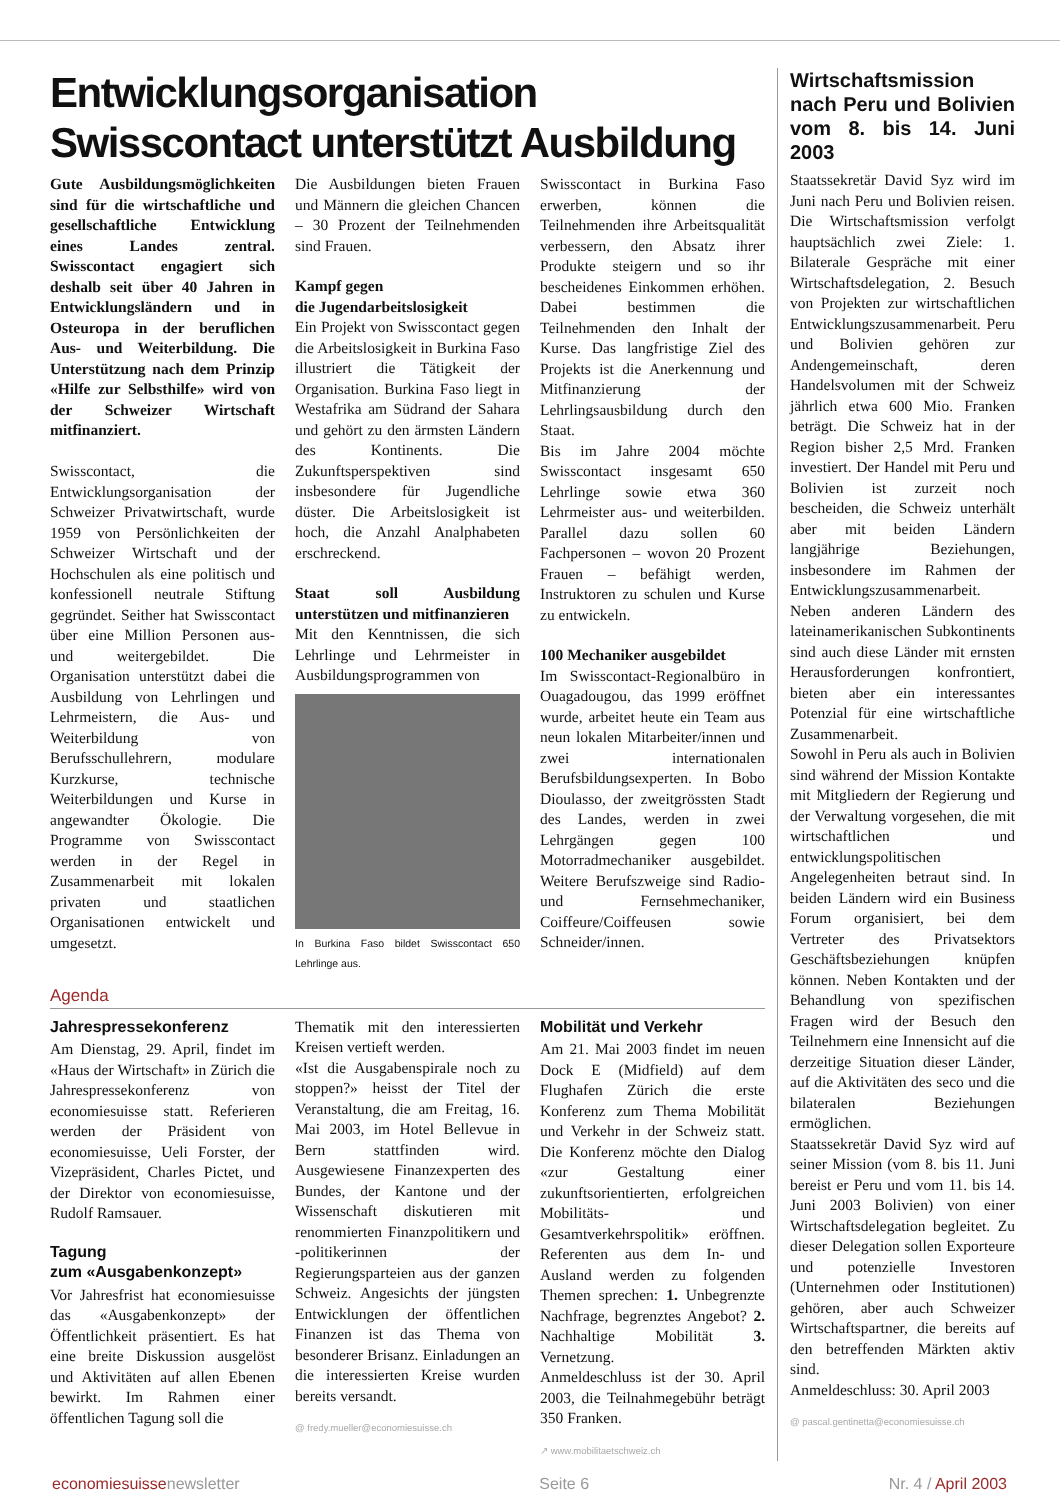Entwicklungsorganisation Swisscontact unterstützt Ausbildung
Gute Ausbildungsmöglichkeiten sind für die wirtschaftliche und gesellschaftliche Entwicklung eines Landes zentral. Swisscontact engagiert sich deshalb seit über 40 Jahren in Entwicklungsländern und in Osteuropa in der beruflichen Aus- und Weiterbildung. Die Unterstützung nach dem Prinzip «Hilfe zur Selbsthilfe» wird von der Schweizer Wirtschaft mitfinanziert.
Swisscontact, die Entwicklungsorganisation der Schweizer Privatwirtschaft, wurde 1959 von Persönlichkeiten der Schweizer Wirtschaft und der Hochschulen als eine politisch und konfessionell neutrale Stiftung gegründet. Seither hat Swisscontact über eine Million Personen aus- und weitergebildet. Die Organisation unterstützt dabei die Ausbildung von Lehrlingen und Lehrmeistern, die Aus- und Weiterbildung von Berufsschullehrern, modulare Kurzkurse, technische Weiterbildungen und Kurse in angewandter Ökologie. Die Programme von Swisscontact werden in der Regel in Zusammenarbeit mit lokalen privaten und staatlichen Organisationen entwickelt und umgesetzt.
Die Ausbildungen bieten Frauen und Männern die gleichen Chancen – 30 Prozent der Teilnehmenden sind Frauen.
Kampf gegen
die Jugendarbeitslosigkeit
Ein Projekt von Swisscontact gegen die Arbeitslosigkeit in Burkina Faso illustriert die Tätigkeit der Organisation. Burkina Faso liegt in Westafrika am Südrand der Sahara und gehört zu den ärmsten Ländern des Kontinents. Die Zukunftsperspektiven sind insbesondere für Jugendliche düster. Die Arbeitslosigkeit ist hoch, die Anzahl Analphabeten erschreckend.
Staat soll Ausbildung unterstützen und mitfinanzieren
Mit den Kenntnissen, die sich Lehrlinge und Lehrmeister in Ausbildungsprogrammen von
In Burkina Faso bildet Swisscontact 650 Lehrlinge aus.
Swisscontact in Burkina Faso erwerben, können die Teilnehmenden ihre Arbeitsqualität verbessern, den Absatz ihrer Produkte steigern und so ihr bescheidenes Einkommen erhöhen. Dabei bestimmen die Teilnehmenden den Inhalt der Kurse. Das langfristige Ziel des Projekts ist die Anerkennung und Mitfinanzierung der Lehrlingsausbildung durch den Staat.
Bis im Jahre 2004 möchte Swisscontact insgesamt 650 Lehrlinge sowie etwa 360 Lehrmeister aus- und weiterbilden. Parallel dazu sollen 60 Fachpersonen – wovon 20 Prozent Frauen – befähigt werden, Instruktoren zu schulen und Kurse zu entwickeln.
100 Mechaniker ausgebildet
Im Swisscontact-Regionalbüro in Ouagadougou, das 1999 eröffnet wurde, arbeitet heute ein Team aus neun lokalen Mitarbeiter/innen und zwei internationalen Berufsbildungsexperten. In Bobo Dioulasso, der zweitgrössten Stadt des Landes, werden in zwei Lehrgängen gegen 100 Motorradmechaniker ausgebildet. Weitere Berufszweige sind Radio- und Fernsehmechaniker, Coiffeure/Coiffeusen sowie Schneider/innen.
Agenda
Jahrespressekonferenz
Am Dienstag, 29. April, findet im «Haus der Wirtschaft» in Zürich die Jahrespressekonferenz von economiesuisse statt. Referieren werden der Präsident von economiesuisse, Ueli Forster, der Vizepräsident, Charles Pictet, und der Direktor von economiesuisse, Rudolf Ramsauer.
Tagung
zum «Ausgabenkonzept»
Vor Jahresfrist hat economiesuisse das «Ausgabenkonzept» der Öffentlichkeit präsentiert. Es hat eine breite Diskussion ausgelöst und Aktivitäten auf allen Ebenen bewirkt. Im Rahmen einer öffentlichen Tagung soll die
Thematik mit den interessierten Kreisen vertieft werden.
«Ist die Ausgabenspirale noch zu stoppen?» heisst der Titel der Veranstaltung, die am Freitag, 16. Mai 2003, im Hotel Bellevue in Bern stattfinden wird. Ausgewiesene Finanzexperten des Bundes, der Kantone und der Wissenschaft diskutieren mit renommierten Finanzpolitikern und -politikerinnen der Regierungsparteien aus der ganzen Schweiz. Angesichts der jüngsten Entwicklungen der öffentlichen Finanzen ist das Thema von besonderer Brisanz. Einladungen an die interessierten Kreise wurden bereits versandt.
@ fredy.mueller@economiesuisse.ch
Mobilität und Verkehr
Am 21. Mai 2003 findet im neuen Dock E (Midfield) auf dem Flughafen Zürich die erste Konferenz zum Thema Mobilität und Verkehr in der Schweiz statt. Die Konferenz möchte den Dialog «zur Gestaltung einer zukunftsorientierten, erfolgreichen Mobilitäts- und Gesamtverkehrspolitik» eröffnen. Referenten aus dem In- und Ausland werden zu folgenden Themen sprechen: 1. Unbegrenzte Nachfrage, begrenztes Angebot? 2. Nachhaltige Mobilität 3. Vernetzung.
Anmeldeschluss ist der 30. April 2003, die Teilnahmegebühr beträgt 350 Franken.
↗ www.mobilitaetschweiz.ch
Wirtschaftsmission nach Peru und Bolivien vom 8. bis 14. Juni 2003
Staatssekretär David Syz wird im Juni nach Peru und Bolivien reisen. Die Wirtschaftsmission verfolgt hauptsächlich zwei Ziele: 1. Bilaterale Gespräche mit einer Wirtschaftsdelegation, 2. Besuch von Projekten zur wirtschaftlichen Entwicklungszusammenarbeit. Peru und Bolivien gehören zur Andengemeinschaft, deren Handelsvolumen mit der Schweiz jährlich etwa 600 Mio. Franken beträgt. Die Schweiz hat in der Region bisher 2,5 Mrd. Franken investiert. Der Handel mit Peru und Bolivien ist zurzeit noch bescheiden, die Schweiz unterhält aber mit beiden Ländern langjährige Beziehungen, insbesondere im Rahmen der Entwicklungszusammenarbeit. Neben anderen Ländern des lateinamerikanischen Subkontinents sind auch diese Länder mit ernsten Herausforderungen konfrontiert, bieten aber ein interessantes Potenzial für eine wirtschaftliche Zusammenarbeit.
Sowohl in Peru als auch in Bolivien sind während der Mission Kontakte mit Mitgliedern der Regierung und der Verwaltung vorgesehen, die mit wirtschaftlichen und entwicklungspolitischen Angelegenheiten betraut sind. In beiden Ländern wird ein Business Forum organisiert, bei dem Vertreter des Privatsektors Geschäftsbeziehungen knüpfen können. Neben Kontakten und der Behandlung von spezifischen Fragen wird der Besuch den Teilnehmern eine Innensicht auf die derzeitige Situation dieser Länder, auf die Aktivitäten des seco und die bilateralen Beziehungen ermöglichen.
Staatssekretär David Syz wird auf seiner Mission (vom 8. bis 11. Juni bereist er Peru und vom 11. bis 14. Juni 2003 Bolivien) von einer Wirtschaftsdelegation begleitet. Zu dieser Delegation sollen Exporteure und potenzielle Investoren (Unternehmen oder Institutionen) gehören, aber auch Schweizer Wirtschaftspartner, die bereits auf den betreffenden Märkten aktiv sind.
Anmeldeschluss: 30. April 2003
@ pascal.gentinetta@economiesuisse.ch
economiesuissenewsletter Seite 6 Nr. 4 / April 2003